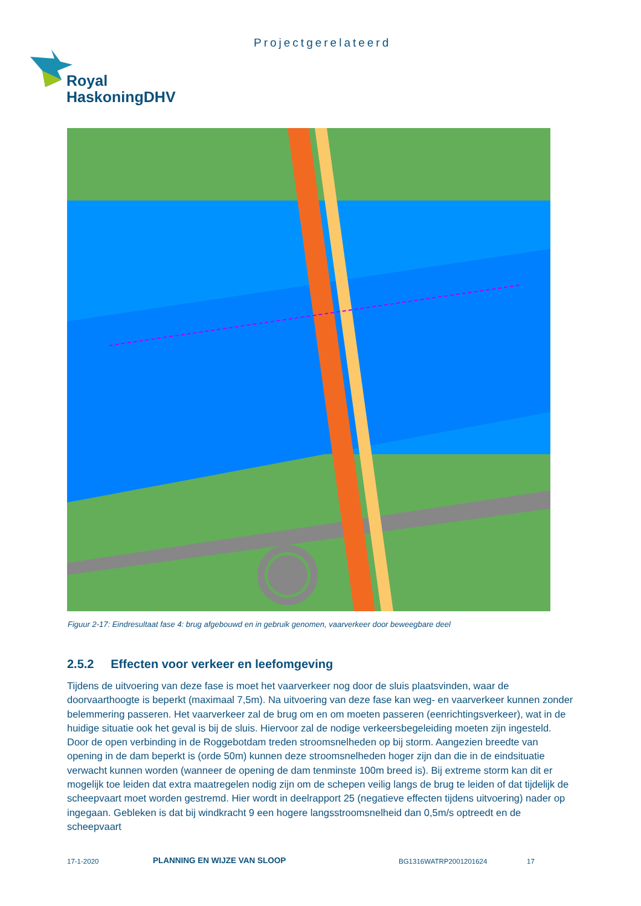Projectgerelateerd
Royal
HaskoningDHV
Figuur 2-17: Eindresultaat fase 4: brug afgebouwd en in gebruik genomen, vaarverkeer door beweegbare deel
2.5.2 Effecten voor verkeer en leefomgeving
Tijdens de uitvoering van deze fase is moet het vaarverkeer nog door de sluis plaatsvinden, waar de doorvaarthoogte is beperkt (maximaal 7,5m). Na uitvoering van deze fase kan weg- en vaarverkeer kunnen zonder belemmering passeren. Het vaarverkeer zal de brug om en om moeten passeren (eenrichtingsverkeer), wat in de huidige situatie ook het geval is bij de sluis. Hiervoor zal de nodige verkeersbegeleiding moeten zijn ingesteld. Door de open verbinding in de Roggebotdam treden stroomsnelheden op bij storm. Aangezien breedte van opening in de dam beperkt is (orde 50m) kunnen deze stroomsnelheden hoger zijn dan die in de eindsituatie verwacht kunnen worden (wanneer de opening de dam tenminste 100m breed is). Bij extreme storm kan dit er mogelijk toe leiden dat extra maatregelen nodig zijn om de schepen veilig langs de brug te leiden of dat tijdelijk de scheepvaart moet worden gestremd. Hier wordt in deelrapport 25 (negatieve effecten tijdens uitvoering) nader op ingegaan. Gebleken is dat bij windkracht 9 een hogere langsstroomsnelheid dan 0,5m/s optreedt en de scheepvaart
17-1-2020 PLANNING EN WIJZE VAN SLOOP BG1316WATRP2001201624 17